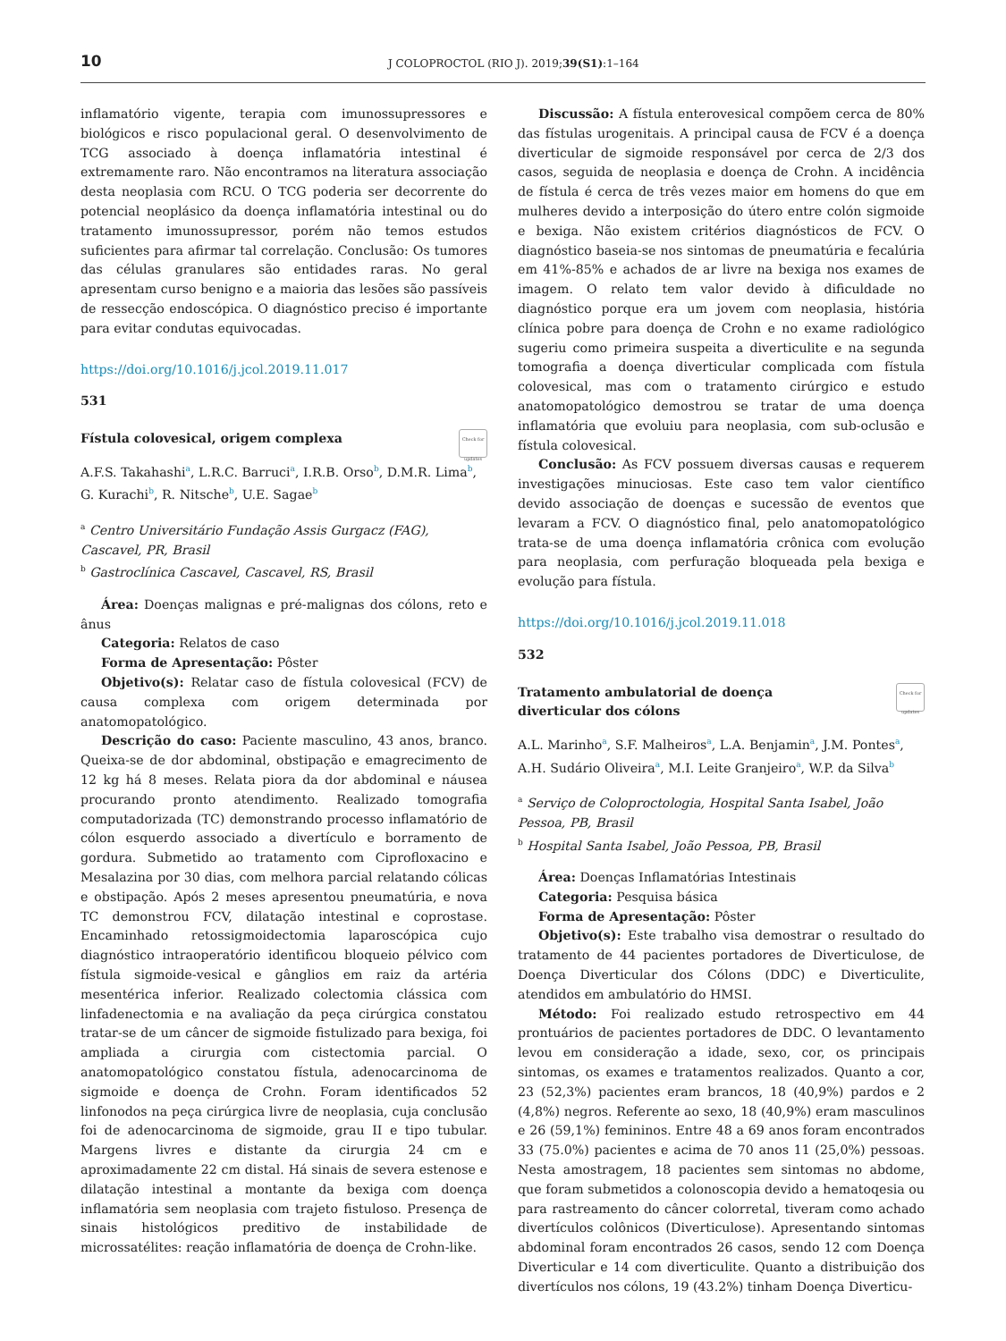10 J COLOPROCTOL (RIO J). 2019;39(S1):1–164
inflamatório vigente, terapia com imunossupressores e biológicos e risco populacional geral. O desenvolvimento de TCG associado à doença inflamatória intestinal é extremamente raro. Não encontramos na literatura associação desta neoplasia com RCU. O TCG poderia ser decorrente do potencial neoplásico da doença inflamatória intestinal ou do tratamento imunossupressor, porém não temos estudos suficientes para afirmar tal correlação. Conclusão: Os tumores das células granulares são entidades raras. No geral apresentam curso benigno e a maioria das lesões são passíveis de ressecção endoscópica. O diagnóstico preciso é importante para evitar condutas equivocadas.
https://doi.org/10.1016/j.jcol.2019.11.017
531
Check for updates
Fístula colovesical, origem complexa
A.F.S. Takahashi<sup>a</sup>, L.R.C. Barruci<sup>a</sup>, I.R.B. Orso<sup>b</sup>, D.M.R. Lima<sup>b</sup>, G. Kurachi<sup>b</sup>, R. Nitsche<sup>b</sup>, U.E. Sagae<sup>b</sup>
<sup>a</sup> Centro Universitário Fundação Assis Gurgacz (FAG), Cascavel, PR, Brasil
<sup>b</sup> Gastroclínica Cascavel, Cascavel, RS, Brasil
Área: Doenças malignas e pré-malignas dos cólons, reto e ânus
Categoria: Relatos de caso
Forma de Apresentação: Pôster
Objetivo(s): Relatar caso de fístula colovesical (FCV) de causa complexa com origem determinada por anatomopatológico.
Descrição do caso: Paciente masculino, 43 anos, branco. Queixa-se de dor abdominal, obstipação e emagrecimento de 12 kg há 8 meses. Relata piora da dor abdominal e náusea procurando pronto atendimento. Realizado tomografia computadorizada (TC) demonstrando processo inflamatório de cólon esquerdo associado a divertículo e borramento de gordura. Submetido ao tratamento com Ciprofloxacino e Mesalazina por 30 dias, com melhora parcial relatando cólicas e obstipação. Após 2 meses apresentou pneumatúria, e nova TC demonstrou FCV, dilatação intestinal e coprostase. Encaminhado retossigmoidectomia laparoscópica cujo diagnóstico intraoperatório identificou bloqueio pélvico com fístula sigmoide-vesical e gânglios em raiz da artéria mesentérica inferior. Realizado colectomia clássica com linfadenectomia e na avaliação da peça cirúrgica constatou tratar-se de um câncer de sigmoide fistulizado para bexiga, foi ampliada a cirurgia com cistectomia parcial. O anatomopatológico constatou fístula, adenocarcinoma de sigmoide e doença de Crohn. Foram identificados 52 linfonodos na peça cirúrgica livre de neoplasia, cuja conclusão foi de adenocarcinoma de sigmoide, grau II e tipo tubular. Margens livres e distante da cirurgia 24 cm e aproximadamente 22 cm distal. Há sinais de severa estenose e dilatação intestinal a montante da bexiga com doença inflamatória sem neoplasia com trajeto fistuloso. Presença de sinais histológicos preditivo de instabilidade de microssatélites: reação inflamatória de doença de Crohn-like.
Discussão: A fístula enterovesical compõem cerca de 80% das fístulas urogenitais. A principal causa de FCV é a doença diverticular de sigmoide responsável por cerca de 2/3 dos casos, seguida de neoplasia e doença de Crohn. A incidência de fístula é cerca de três vezes maior em homens do que em mulheres devido a interposição do útero entre colón sigmoide e bexiga. Não existem critérios diagnósticos de FCV. O diagnóstico baseia-se nos sintomas de pneumatúria e fecalúria em 41%-85% e achados de ar livre na bexiga nos exames de imagem. O relato tem valor devido à dificuldade no diagnóstico porque era um jovem com neoplasia, história clínica pobre para doença de Crohn e no exame radiológico sugeriu como primeira suspeita a diverticulite e na segunda tomografia a doença diverticular complicada com fístula colovesical, mas com o tratamento cirúrgico e estudo anatomopatológico demostrou se tratar de uma doença inflamatória que evoluiu para neoplasia, com sub-oclusão e fístula colovesical.
Conclusão: As FCV possuem diversas causas e requerem investigações minuciosas. Este caso tem valor científico devido associação de doenças e sucessão de eventos que levaram a FCV. O diagnóstico final, pelo anatomopatológico trata-se de uma doença inflamatória crônica com evolução para neoplasia, com perfuração bloqueada pela bexiga e evolução para fístula.
https://doi.org/10.1016/j.jcol.2019.11.018
532
Check for updates
Tratamento ambulatorial de doença
diverticular dos cólons
A.L. Marinho<sup>a</sup>, S.F. Malheiros<sup>a</sup>, L.A. Benjamin<sup>a</sup>, J.M. Pontes<sup>a</sup>, A.H. Sudário Oliveira<sup>a</sup>, M.I. Leite Granjeiro<sup>a</sup>, W.P. da Silva<sup>b</sup>
<sup>a</sup> Serviço de Coloproctologia, Hospital Santa Isabel, João Pessoa, PB, Brasil
<sup>b</sup> Hospital Santa Isabel, João Pessoa, PB, Brasil
Área: Doenças Inflamatórias Intestinais
Categoria: Pesquisa básica
Forma de Apresentação: Pôster
Objetivo(s): Este trabalho visa demostrar o resultado do tratamento de 44 pacientes portadores de Diverticulose, de Doença Diverticular dos Cólons (DDC) e Diverticulite, atendidos em ambulatório do HMSI.
Método: Foi realizado estudo retrospectivo em 44 prontuários de pacientes portadores de DDC. O levantamento levou em consideração a idade, sexo, cor, os principais sintomas, os exames e tratamentos realizados. Quanto a cor, 23 (52,3%) pacientes eram brancos, 18 (40,9%) pardos e 2 (4,8%) negros. Referente ao sexo, 18 (40,9%) eram masculinos e 26 (59,1%) femininos. Entre 48 a 69 anos foram encontrados 33 (75.0%) pacientes e acima de 70 anos 11 (25,0%) pessoas. Nesta amostragem, 18 pacientes sem sintomas no abdome, que foram submetidos a colonoscopia devido a hematoqesia ou para rastreamento do câncer colorretal, tiveram como achado divertículos colônicos (Diverticulose). Apresentando sintomas abdominal foram encontrados 26 casos, sendo 12 com Doença Diverticular e 14 com diverticulite. Quanto a distribuição dos divertículos nos cólons, 19 (43.2%) tinham Doença Diverticu-